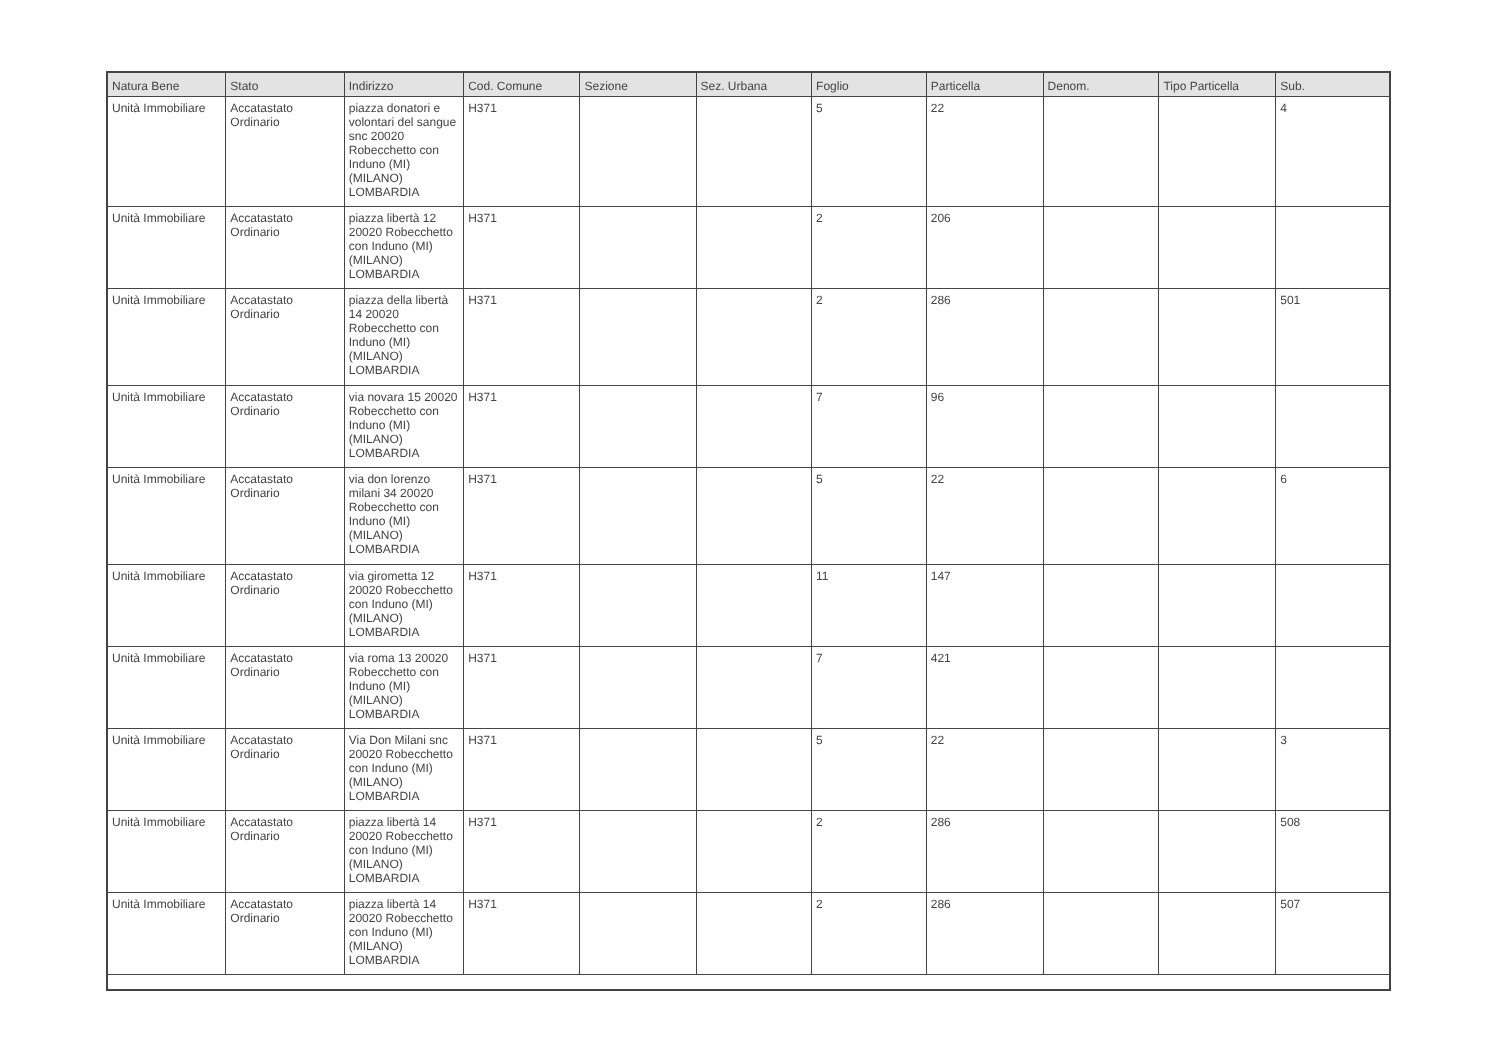| Natura Bene | Stato | Indirizzo | Cod. Comune | Sezione | Sez. Urbana | Foglio | Particella | Denom. | Tipo Particella | Sub. |
| --- | --- | --- | --- | --- | --- | --- | --- | --- | --- | --- |
| Unità Immobiliare | Accatastato Ordinario | piazza donatori e volontari del sangue snc 20020 Robecchetto con Induno (MI) (MILANO) LOMBARDIA | H371 | | | 5 | 22 | | | 4 |
| Unità Immobiliare | Accatastato Ordinario | piazza libertà 12 20020 Robecchetto con Induno (MI) (MILANO) LOMBARDIA | H371 | | | 2 | 206 | | | |
| Unità Immobiliare | Accatastato Ordinario | piazza della libertà 14 20020 Robecchetto con Induno (MI) (MILANO) LOMBARDIA | H371 | | | 2 | 286 | | | 501 |
| Unità Immobiliare | Accatastato Ordinario | via novara 15 20020 Robecchetto con Induno (MI) (MILANO) LOMBARDIA | H371 | | | 7 | 96 | | | |
| Unità Immobiliare | Accatastato Ordinario | via don lorenzo milani 34 20020 Robecchetto con Induno (MI) (MILANO) LOMBARDIA | H371 | | | 5 | 22 | | | 6 |
| Unità Immobiliare | Accatastato Ordinario | via girometta 12 20020 Robecchetto con Induno (MI) (MILANO) LOMBARDIA | H371 | | | 11 | 147 | | | |
| Unità Immobiliare | Accatastato Ordinario | via roma 13 20020 Robecchetto con Induno (MI) (MILANO) LOMBARDIA | H371 | | | 7 | 421 | | | |
| Unità Immobiliare | Accatastato Ordinario | Via Don Milani snc 20020 Robecchetto con Induno (MI) (MILANO) LOMBARDIA | H371 | | | 5 | 22 | | | 3 |
| Unità Immobiliare | Accatastato Ordinario | piazza libertà 14 20020 Robecchetto con Induno (MI) (MILANO) LOMBARDIA | H371 | | | 2 | 286 | | | 508 |
| Unità Immobiliare | Accatastato Ordinario | piazza libertà 14 20020 Robecchetto con Induno (MI) (MILANO) LOMBARDIA | H371 | | | 2 | 286 | | | 507 |